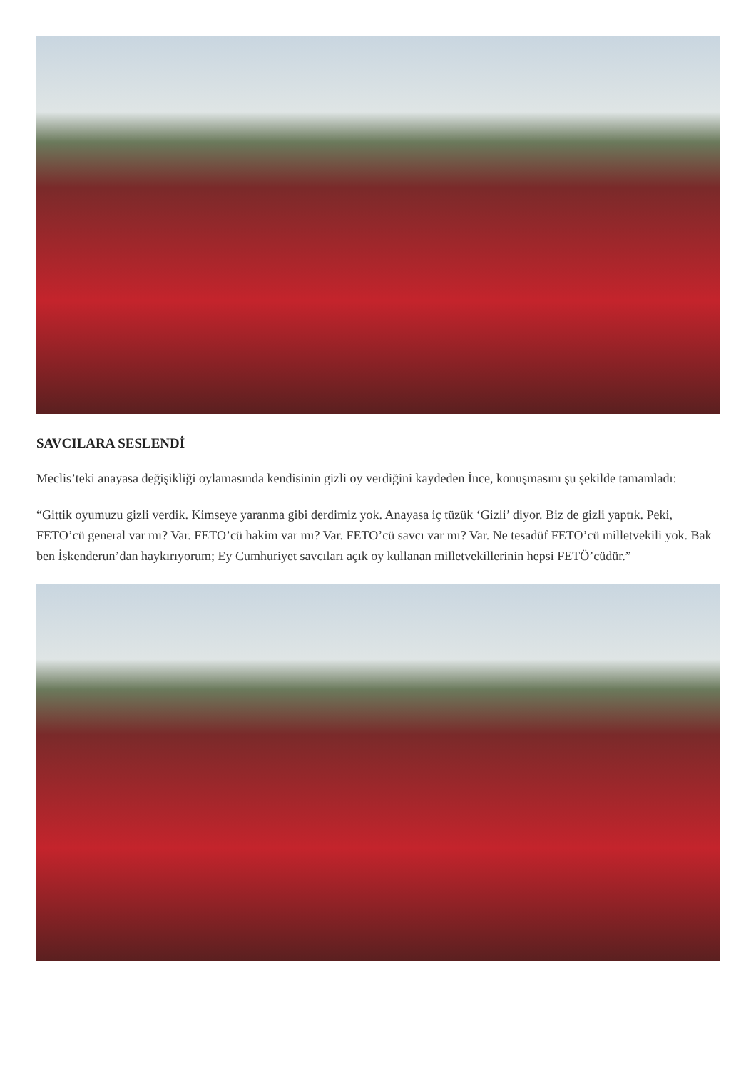SAVCILARA SESLENDİ
Meclis’teki anayasa değişikliği oylamasında kendisinin gizli oy verdiğini kaydeden İnce, konuşmasını şu şekilde tamamladı:
“Gittik oyumuzu gizli verdik. Kimseye yaranma gibi derdimiz yok. Anayasa iç tüzük ‘Gizli’ diyor. Biz de gizli yaptık. Peki, FETO’cü general var mı? Var. FETO’cü hakim var mı? Var. FETO’cü savcı var mı? Var. Ne tesadüf FETO’cü milletvekili yok. Bak ben İskenderun’dan haykırıyorum; Ey Cumhuriyet savcıları açık oy kullanan milletvekillerinin hepsi FETÖ’cüdür.”